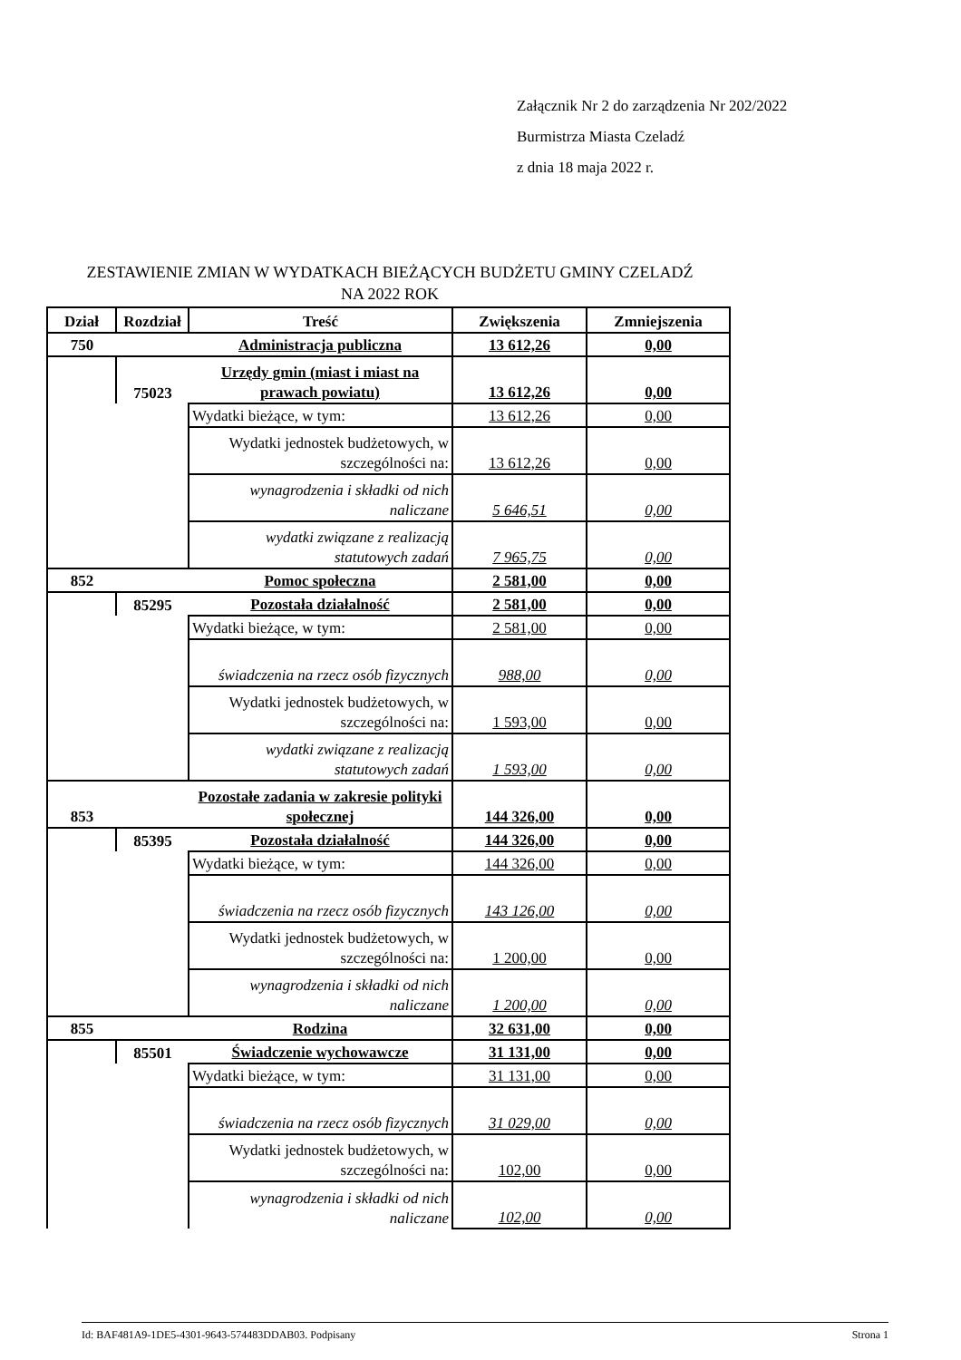Załącznik Nr 2 do zarządzenia Nr 202/2022
Burmistrza Miasta Czeladź
z dnia 18 maja 2022 r.
ZESTAWIENIE ZMIAN W WYDATKACH BIEŻĄCYCH BUDŻETU GMINY CZELADŹ
NA 2022 ROK
| Dział | Rozdział | Treść | Zwiększenia | Zmniejszenia |
| --- | --- | --- | --- | --- |
| 750 | | Administracja publiczna | 13 612,26 | 0,00 |
| | 75023 | Urzędy gmin (miast i miast na prawach powiatu) | 13 612,26 | 0,00 |
| | | Wydatki bieżące, w tym: | 13 612,26 | 0,00 |
| | | Wydatki jednostek budżetowych, w szczególności na: | 13 612,26 | 0,00 |
| | | wynagrodzenia i składki od nich naliczane | 5 646,51 | 0,00 |
| | | wydatki związane z realizacją statutowych zadań | 7 965,75 | 0,00 |
| 852 | | Pomoc społeczna | 2 581,00 | 0,00 |
| | 85295 | Pozostała działalność | 2 581,00 | 0,00 |
| | | Wydatki bieżące, w tym: | 2 581,00 | 0,00 |
| | | świadczenia na rzecz osób fizycznych | 988,00 | 0,00 |
| | | Wydatki jednostek budżetowych, w szczególności na: | 1 593,00 | 0,00 |
| | | wydatki związane z realizacją statutowych zadań | 1 593,00 | 0,00 |
| 853 | | Pozostałe zadania w zakresie polityki społecznej | 144 326,00 | 0,00 |
| | 85395 | Pozostała działalność | 144 326,00 | 0,00 |
| | | Wydatki bieżące, w tym: | 144 326,00 | 0,00 |
| | | świadczenia na rzecz osób fizycznych | 143 126,00 | 0,00 |
| | | Wydatki jednostek budżetowych, w szczególności na: | 1 200,00 | 0,00 |
| | | wynagrodzenia i składki od nich naliczane | 1 200,00 | 0,00 |
| 855 | | Rodzina | 32 631,00 | 0,00 |
| | 85501 | Świadczenie wychowawcze | 31 131,00 | 0,00 |
| | | Wydatki bieżące, w tym: | 31 131,00 | 0,00 |
| | | świadczenia na rzecz osób fizycznych | 31 029,00 | 0,00 |
| | | Wydatki jednostek budżetowych, w szczególności na: | 102,00 | 0,00 |
| | | wynagrodzenia i składki od nich naliczane | 102,00 | 0,00 |
Id: BAF481A9-1DE5-4301-9643-574483DDAB03. Podpisany Strona 1